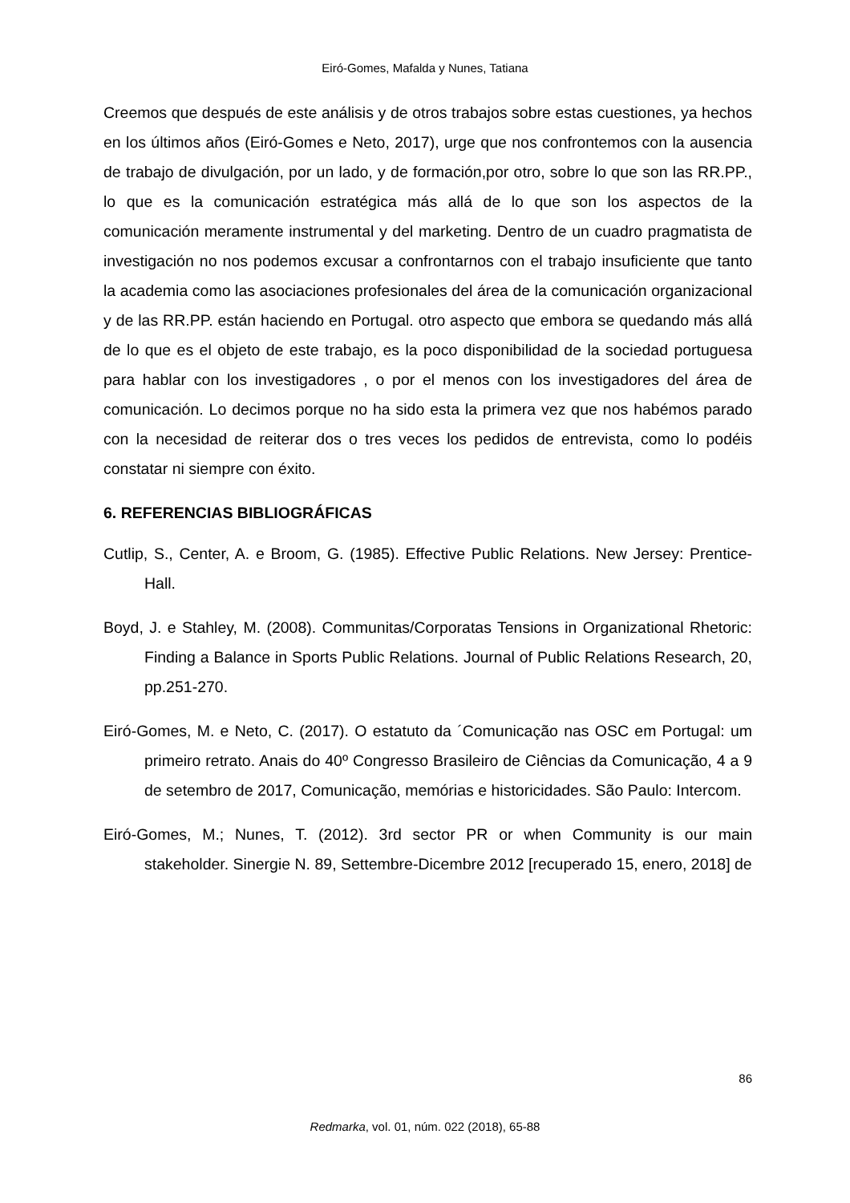Eiró-Gomes, Mafalda y Nunes, Tatiana
Creemos que después de este análisis y de otros trabajos sobre estas cuestiones, ya hechos en los últimos años (Eiró-Gomes e Neto, 2017), urge que nos confrontemos con la ausencia de trabajo de divulgación, por un lado, y de formación,por otro, sobre lo que son las RR.PP., lo que es la comunicación estratégica más allá de lo que son los aspectos de la comunicación meramente instrumental y del marketing. Dentro de un cuadro pragmatista de investigación no nos podemos excusar a confrontarnos con el trabajo insuficiente que tanto la academia como las asociaciones profesionales del área de la comunicación organizacional y de las RR.PP. están haciendo en Portugal. otro aspecto que embora se quedando más allá de lo que es el objeto de este trabajo, es la poco disponibilidad de la sociedad portuguesa para hablar con los investigadores , o por el menos con los investigadores del área de comunicación. Lo decimos porque no ha sido esta la primera vez que nos habémos parado con la necesidad de reiterar dos o tres veces los pedidos de entrevista, como lo podéis constatar ni siempre con éxito.
6. REFERENCIAS BIBLIOGRÁFICAS
Cutlip, S., Center, A. e Broom, G. (1985). Effective Public Relations. New Jersey: Prentice-Hall.
Boyd, J. e Stahley, M. (2008). Communitas/Corporatas Tensions in Organizational Rhetoric: Finding a Balance in Sports Public Relations. Journal of Public Relations Research, 20, pp.251-270.
Eiró-Gomes, M. e Neto, C. (2017). O estatuto da ´Comunicação nas OSC em Portugal: um primeiro retrato. Anais do 40º Congresso Brasileiro de Ciências da Comunicação, 4 a 9 de setembro de 2017, Comunicação, memórias e historicidades. São Paulo: Intercom.
Eiró-Gomes, M.; Nunes, T. (2012). 3rd sector PR or when Community is our main stakeholder. Sinergie N. 89, Settembre-Dicembre 2012 [recuperado 15, enero, 2018] de
86
Redmarka, vol. 01, núm. 022 (2018), 65-88